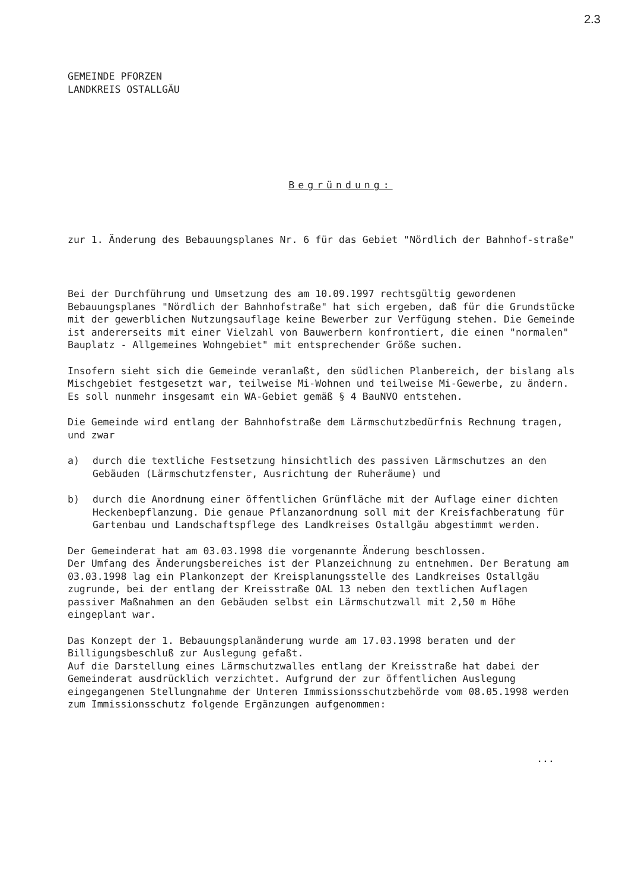2.3
GEMEINDE PFORZEN
LANDKREIS OSTALLGÄU
Begründung:
zur 1. Änderung des Bebauungsplanes Nr. 6 für das Gebiet "Nördlich der Bahnhof-straße"
Bei der Durchführung und Umsetzung des am 10.09.1997 rechtsgültig gewordenen Bebauungsplanes "Nördlich der Bahnhofstraße" hat sich ergeben, daß für die Grundstücke mit der gewerblichen Nutzungsauflage keine Bewerber zur Verfügung stehen. Die Gemeinde ist andererseits mit einer Vielzahl von Bauwerbern konfrontiert, die einen "normalen" Bauplatz - Allgemeines Wohngebiet" mit entsprechender Größe suchen.
Insofern sieht sich die Gemeinde veranlaßt, den südlichen Planbereich, der bislang als Mischgebiet festgesetzt war, teilweise Mi-Wohnen und teilweise Mi-Gewerbe, zu ändern. Es soll nunmehr insgesamt ein WA-Gebiet gemäß § 4 BauNVO entstehen.
Die Gemeinde wird entlang der Bahnhofstraße dem Lärmschutzbedürfnis Rechnung tragen, und zwar
a) durch die textliche Festsetzung hinsichtlich des passiven Lärmschutzes an den Gebäuden (Lärmschutzfenster, Ausrichtung der Ruheräume) und
b) durch die Anordnung einer öffentlichen Grünfläche mit der Auflage einer dichten Heckenbepflanzung. Die genaue Pflanzanordnung soll mit der Kreisfachberatung für Gartenbau und Landschaftspflege des Landkreises Ostallgäu abgestimmt werden.
Der Gemeinderat hat am 03.03.1998 die vorgenannte Änderung beschlossen.
Der Umfang des Änderungsbereiches ist der Planzeichnung zu entnehmen. Der Beratung am 03.03.1998 lag ein Plankonzept der Kreisplanungsstelle des Landkreises Ostallgäu zugrunde, bei der entlang der Kreisstraße OAL 13 neben den textlichen Auflagen passiver Maßnahmen an den Gebäuden selbst ein Lärmschutzwall mit 2,50 m Höhe eingeplant war.
Das Konzept der 1. Bebauungsplanänderung wurde am 17.03.1998 beraten und der Billigungsbeschluß zur Auslegung gefaßt.
Auf die Darstellung eines Lärmschutzwalles entlang der Kreisstraße hat dabei der Gemeinderat ausdrücklich verzichtet. Aufgrund der zur öffentlichen Auslegung eingegangenen Stellungnahme der Unteren Immissionsschutzbehörde vom 08.05.1998 werden zum Immissionsschutz folgende Ergänzungen aufgenommen:
...